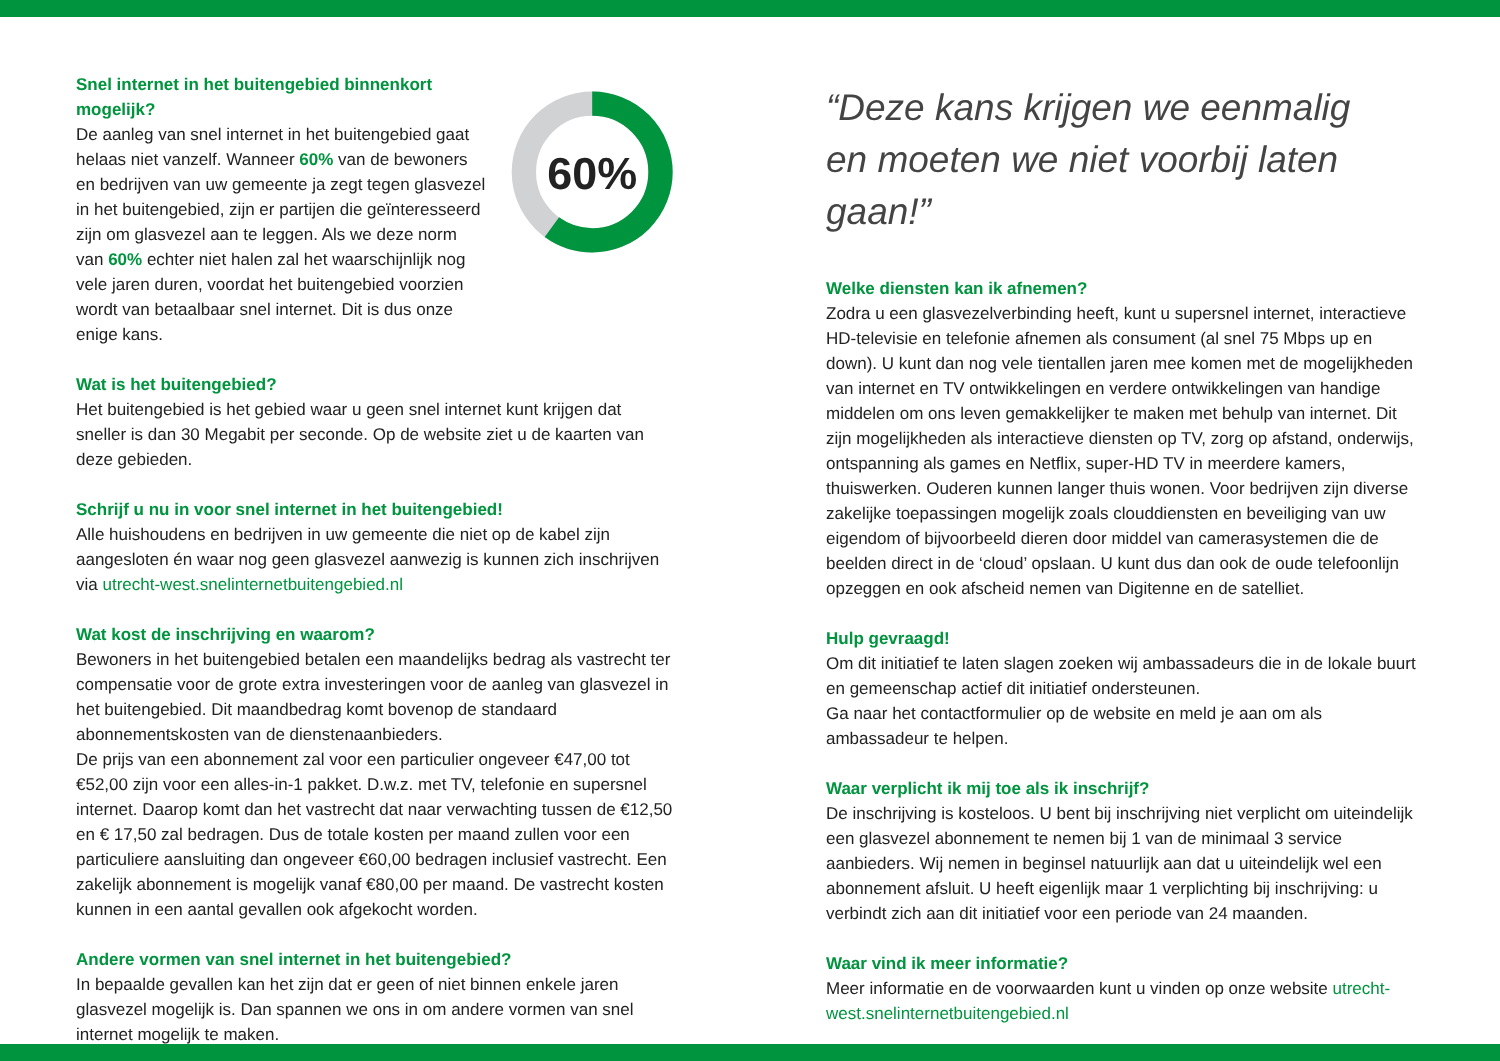Snel internet in het buitengebied binnenkort mogelijk?
De aanleg van snel internet in het buitengebied gaat helaas niet vanzelf. Wanneer 60% van de bewoners en bedrijven van uw gemeente ja zegt tegen glasvezel in het buitengebied, zijn er partijen die geïnteresseerd zijn om glasvezel aan te leggen. Als we deze norm van 60% echter niet halen zal het waarschijnlijk nog vele jaren duren, voordat het buitengebied voorzien wordt van betaalbaar snel internet. Dit is dus onze enige kans.
60%
Wat is het buitengebied?
Het buitengebied is het gebied waar u geen snel internet kunt krijgen dat sneller is dan 30 Megabit per seconde. Op de website ziet u de kaarten van deze gebieden.
Schrijf u nu in voor snel internet in het buitengebied!
Alle huishoudens en bedrijven in uw gemeente die niet op de kabel zijn aangesloten én waar nog geen glasvezel aanwezig is kunnen zich inschrijven via utrecht-west.snelinternetbuitengebied.nl
Wat kost de inschrijving en waarom?
Bewoners in het buitengebied betalen een maandelijks bedrag als vastrecht ter compensatie voor de grote extra investeringen voor de aanleg van glasvezel in het buitengebied. Dit maandbedrag komt bovenop de standaard abonnementskosten van de dienstenaanbieders.
De prijs van een abonnement zal voor een particulier ongeveer €47,00 tot €52,00 zijn voor een alles-in-1 pakket. D.w.z. met TV, telefonie en supersnel internet. Daarop komt dan het vastrecht dat naar verwachting tussen de €12,50 en € 17,50 zal bedragen. Dus de totale kosten per maand zullen voor een particuliere aansluiting dan ongeveer €60,00 bedragen inclusief vastrecht. Een zakelijk abonnement is mogelijk vanaf €80,00 per maand. De vastrecht kosten kunnen in een aantal gevallen ook afgekocht worden.
Andere vormen van snel internet in het buitengebied?
In bepaalde gevallen kan het zijn dat er geen of niet binnen enkele jaren glasvezel mogelijk is. Dan spannen we ons in om andere vormen van snel internet mogelijk te maken.
“Deze kans krijgen we eenmalig
en moeten we niet voorbij laten gaan!”
Welke diensten kan ik afnemen?
Zodra u een glasvezelverbinding heeft, kunt u supersnel internet, interactieve HD-televisie en telefonie afnemen als consument (al snel 75 Mbps up en down). U kunt dan nog vele tientallen jaren mee komen met de mogelijkheden van internet en TV ontwikkelingen en verdere ontwikkelingen van handige middelen om ons leven gemakkelijker te maken met behulp van internet. Dit zijn mogelijkheden als interactieve diensten op TV, zorg op afstand, onderwijs, ontspanning als games en Netflix, super-HD TV in meerdere kamers, thuiswerken. Ouderen kunnen langer thuis wonen. Voor bedrijven zijn diverse zakelijke toepassingen mogelijk zoals clouddiensten en beveiliging van uw eigendom of bijvoorbeeld dieren door middel van camerasystemen die de beelden direct in de ‘cloud’ opslaan. U kunt dus dan ook de oude telefoonlijn opzeggen en ook afscheid nemen van Digitenne en de satelliet.
Hulp gevraagd!
Om dit initiatief te laten slagen zoeken wij ambassadeurs die in de lokale buurt en gemeenschap actief dit initiatief ondersteunen.
Ga naar het contactformulier op de website en meld je aan om als ambassadeur te helpen.
Waar verplicht ik mij toe als ik inschrijf?
De inschrijving is kosteloos. U bent bij inschrijving niet verplicht om uiteindelijk een glasvezel abonnement te nemen bij 1 van de minimaal 3 service aanbieders. Wij nemen in beginsel natuurlijk aan dat u uiteindelijk wel een abonnement afsluit. U heeft eigenlijk maar 1 verplichting bij inschrijving: u verbindt zich aan dit initiatief voor een periode van 24 maanden.
Waar vind ik meer informatie?
Meer informatie en de voorwaarden kunt u vinden op onze website utrecht-west.snelinternetbuitengebied.nl